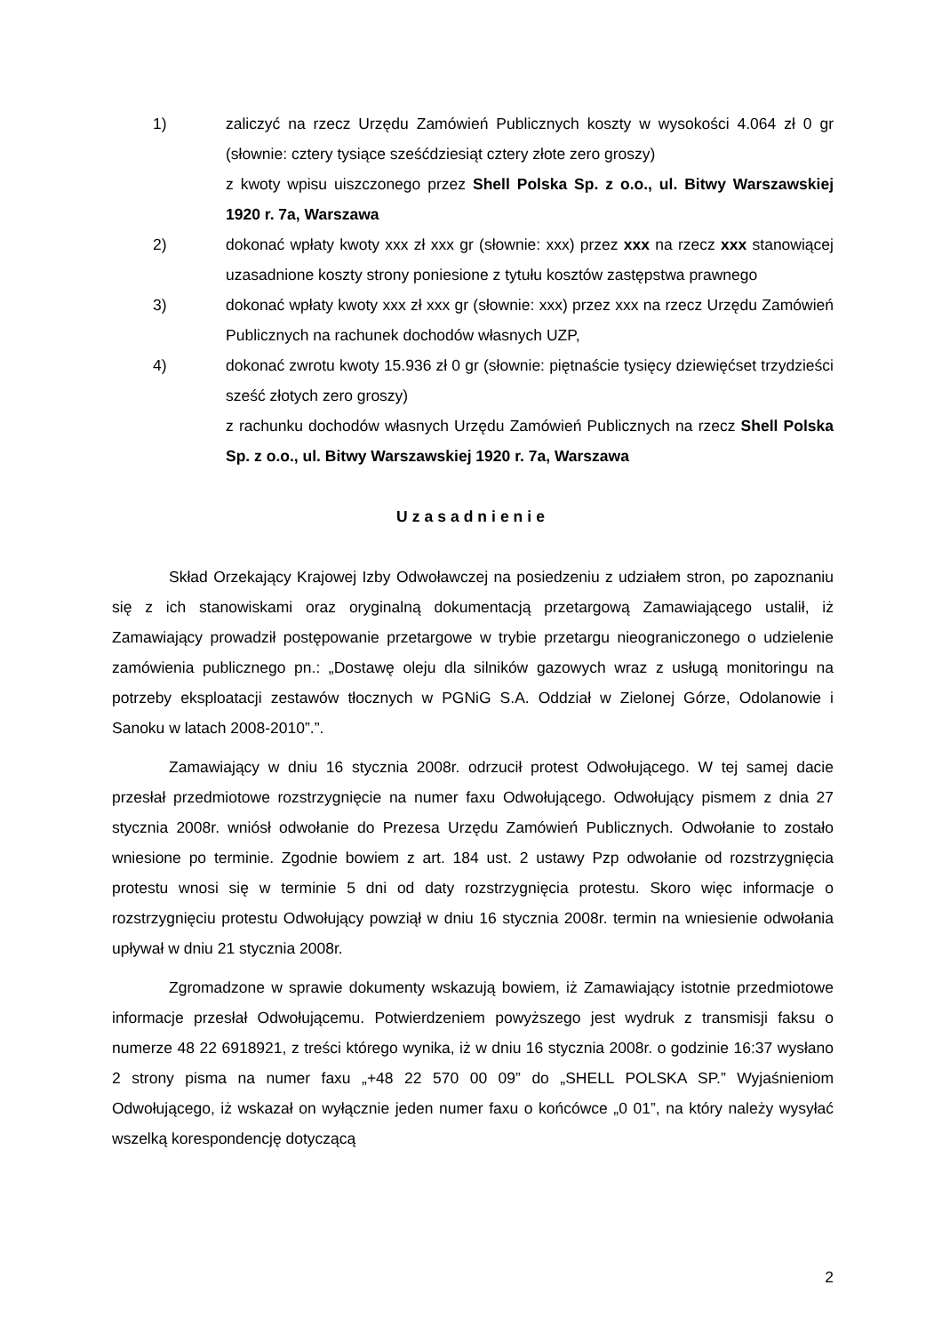1) zaliczyć na rzecz Urzędu Zamówień Publicznych koszty w wysokości 4.064 zł 0 gr (słownie: cztery tysiące sześćdziesiąt cztery złote zero groszy)
z kwoty wpisu uiszczonego przez Shell Polska Sp. z o.o., ul. Bitwy Warszawskiej 1920 r. 7a, Warszawa
2) dokonać wpłaty kwoty xxx zł xxx gr (słownie: xxx) przez xxx na rzecz xxx stanowiącej uzasadnione koszty strony poniesione z tytułu kosztów zastępstwa prawnego
3) dokonać wpłaty kwoty xxx zł xxx gr (słownie: xxx) przez xxx na rzecz Urzędu Zamówień Publicznych na rachunek dochodów własnych UZP,
4) dokonać zwrotu kwoty 15.936 zł 0 gr (słownie: piętnaście tysięcy dziewięćset trzydzieści sześć złotych zero groszy)
z rachunku dochodów własnych Urzędu Zamówień Publicznych na rzecz Shell Polska Sp. z o.o., ul. Bitwy Warszawskiej 1920 r. 7a, Warszawa
Uzasadnienie
Skład Orzekający Krajowej Izby Odwoławczej na posiedzeniu z udziałem stron, po zapoznaniu się z ich stanowiskami oraz oryginalną dokumentacją przetargową Zamawiającego ustalił, iż Zamawiający prowadził postępowanie przetargowe w trybie przetargu nieograniczonego o udzielenie zamówienia publicznego pn.: „Dostawę oleju dla silników gazowych wraz z usługą monitoringu na potrzeby eksploatacji zestawów tłocznych w PGNiG S.A. Oddział w Zielonej Górze, Odolanowie i Sanoku w latach 2008-2010”.”.
Zamawiający w dniu 16 stycznia 2008r. odrzucił protest Odwołującego. W tej samej dacie przesłał przedmiotowe rozstrzygnięcie na numer faxu Odwołującego. Odwołujący pismem z dnia 27 stycznia 2008r. wniósł odwołanie do Prezesa Urzędu Zamówień Publicznych. Odwołanie to zostało wniesione po terminie. Zgodnie bowiem z art. 184 ust. 2 ustawy Pzp odwołanie od rozstrzygnięcia protestu wnosi się w terminie 5 dni od daty rozstrzygnięcia protestu. Skoro więc informacje o rozstrzygnięciu protestu Odwołujący powziął w dniu 16 stycznia 2008r. termin na wniesienie odwołania upływał w dniu 21 stycznia 2008r.
Zgromadzone w sprawie dokumenty wskazują bowiem, iż Zamawiający istotnie przedmiotowe informacje przesłał Odwołującemu. Potwierdzeniem powyższego jest wydruk z transmisji faksu o numerze 48 22 6918921, z treści którego wynika, iż w dniu 16 stycznia 2008r. o godzinie 16:37 wysłano 2 strony pisma na numer faxu „+48 22 570 00 09” do „SHELL POLSKA SP.” Wyjaśnieniom Odwołującego, iż wskazał on wyłącznie jeden numer faxu o końcówce „0 01”, na który należy wysyłać wszelką korespondencję dotyczącą
2